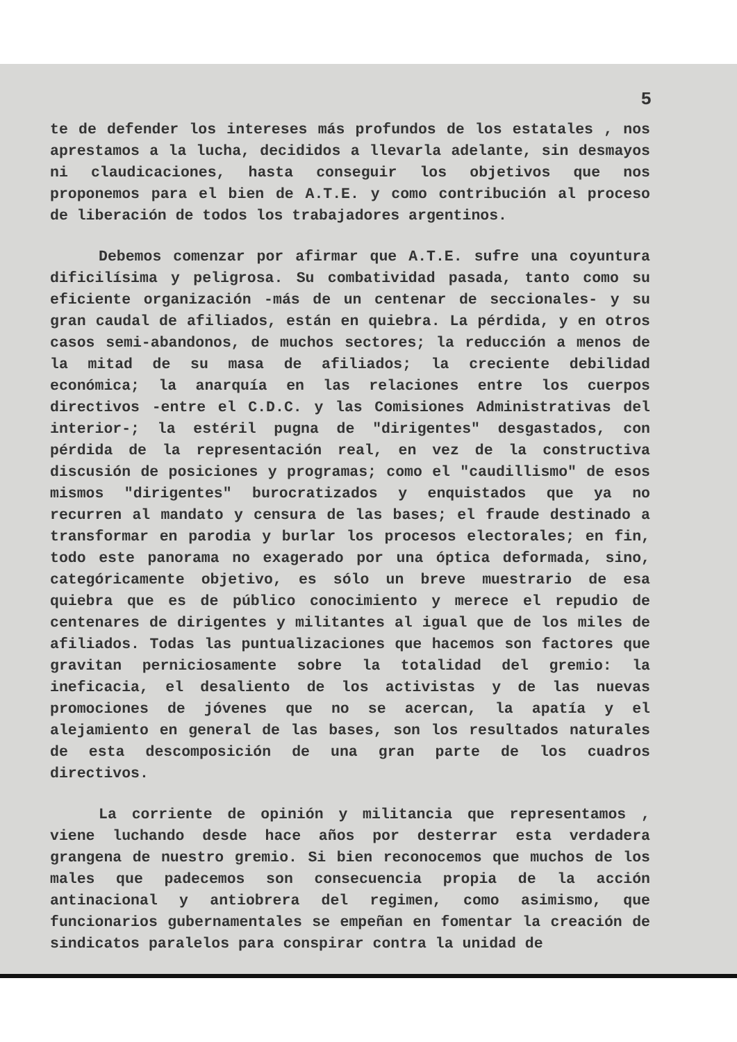5
te de defender los intereses más profundos de los estatales , nos aprestamos a la lucha, decididos a llevarla adelante, sin desmayos ni claudicaciones, hasta conseguir los objetivos que nos proponemos para el bien de A.T.E. y como contribución al proceso de liberación de todos los trabajadores argentinos.
Debemos comenzar por afirmar que A.T.E. sufre una coyuntura dificilísima y peligrosa. Su combatividad pasada, tanto como su eficiente organización -más de un centenar de seccionales- y su gran caudal de afiliados, están en quiebra. La pérdida, y en otros casos semi-abandonos, de muchos sectores; la reducción a menos de la mitad de su masa de afiliados; la creciente debilidad económica; la anarquía en las relaciones entre los cuerpos directivos -entre el C.D.C. y las Comisiones Administrativas del interior-; la estéril pugna de "dirigentes" desgastados, con pérdida de la representación real, en vez de la constructiva discusión de posiciones y programas; como el "caudillismo" de esos mismos "dirigentes" burocratizados y enquistados que ya no recurren al mandato y censura de las bases; el fraude destinado a transformar en parodia y burlar los procesos electorales; en fin, todo este panorama no exagerado por una óptica deformada, sino, categóricamente objetivo, es sólo un breve muestrario de esa quiebra que es de público conocimiento y merece el repudio de centenares de dirigentes y militantes al igual que de los miles de afiliados. Todas las puntualizaciones que hacemos son factores que gravitan perniciosamente sobre la totalidad del gremio: la ineficacia, el desaliento de los activistas y de las nuevas promociones de jóvenes que no se acercan, la apatía y el alejamiento en general de las bases, son los resultados naturales de esta descomposición de una gran parte de los cuadros directivos.
La corriente de opinión y militancia que representamos , viene luchando desde hace años por desterrar esta verdadera grangena de nuestro gremio. Si bien reconocemos que muchos de los males que padecemos son consecuencia propia de la acción antinacional y antiobrera del regimen, como asimismo, que funcionarios gubernamentales se empeñan en fomentar la creación de sindicatos paralelos para conspirar contra la unidad de